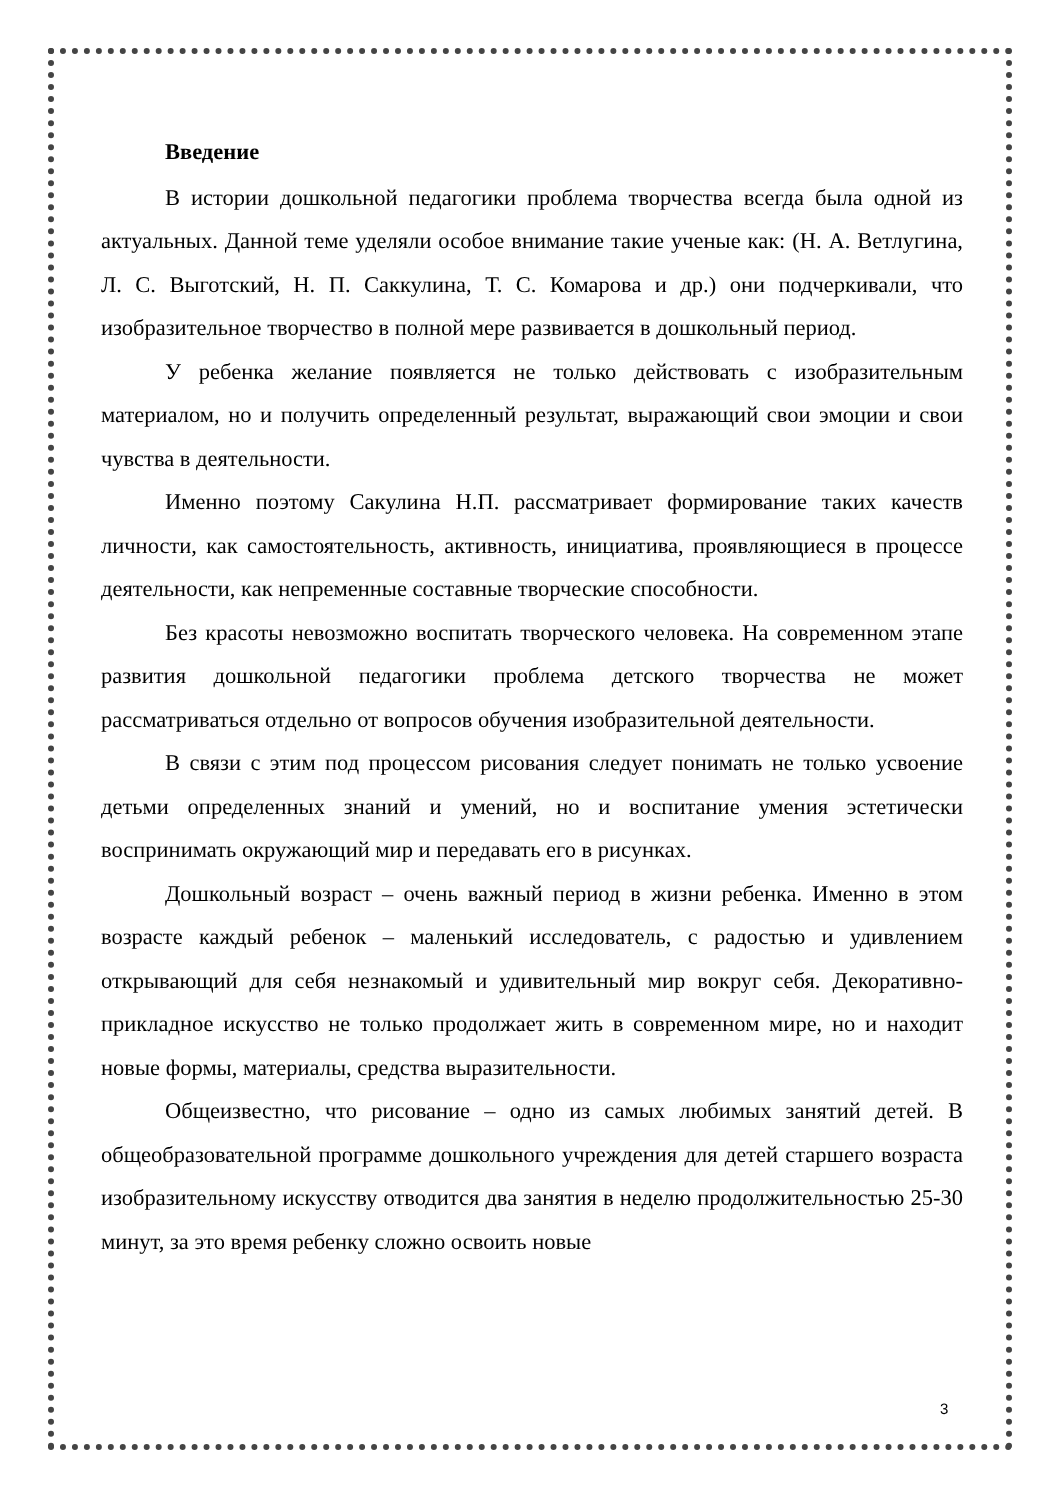Введение
В истории дошкольной педагогики проблема творчества всегда была одной из актуальных. Данной теме уделяли особое внимание такие ученые как: (Н. А. Ветлугина, Л. С. Выготский, Н. П. Саккулина, Т. С. Комарова и др.) они подчеркивали, что изобразительное творчество в полной мере развивается в дошкольный период.
У ребенка желание появляется не только действовать с изобразительным материалом, но и получить определенный результат, выражающий свои эмоции и свои чувства в деятельности.
Именно поэтому Сакулина Н.П. рассматривает формирование таких качеств личности, как самостоятельность, активность, инициатива, проявляющиеся в процессе деятельности, как непременные составные творческие способности.
Без красоты невозможно воспитать творческого человека. На современном этапе развития дошкольной педагогики проблема детского творчества не может рассматриваться отдельно от вопросов обучения изобразительной деятельности.
В связи с этим под процессом рисования следует понимать не только усвоение детьми определенных знаний и умений, но и воспитание умения эстетически воспринимать окружающий мир и передавать его в рисунках.
Дошкольный возраст – очень важный период в жизни ребенка. Именно в этом возрасте каждый ребенок – маленький исследователь, с радостью и удивлением открывающий для себя незнакомый и удивительный мир вокруг себя. Декоративно-прикладное искусство не только продолжает жить в современном мире, но и находит новые формы, материалы, средства выразительности.
Общеизвестно, что рисование – одно из самых любимых занятий детей. В общеобразовательной программе дошкольного учреждения для детей старшего возраста изобразительному искусству отводится два занятия в неделю продолжительностью 25-30 минут, за это время ребенку сложно освоить новые
3